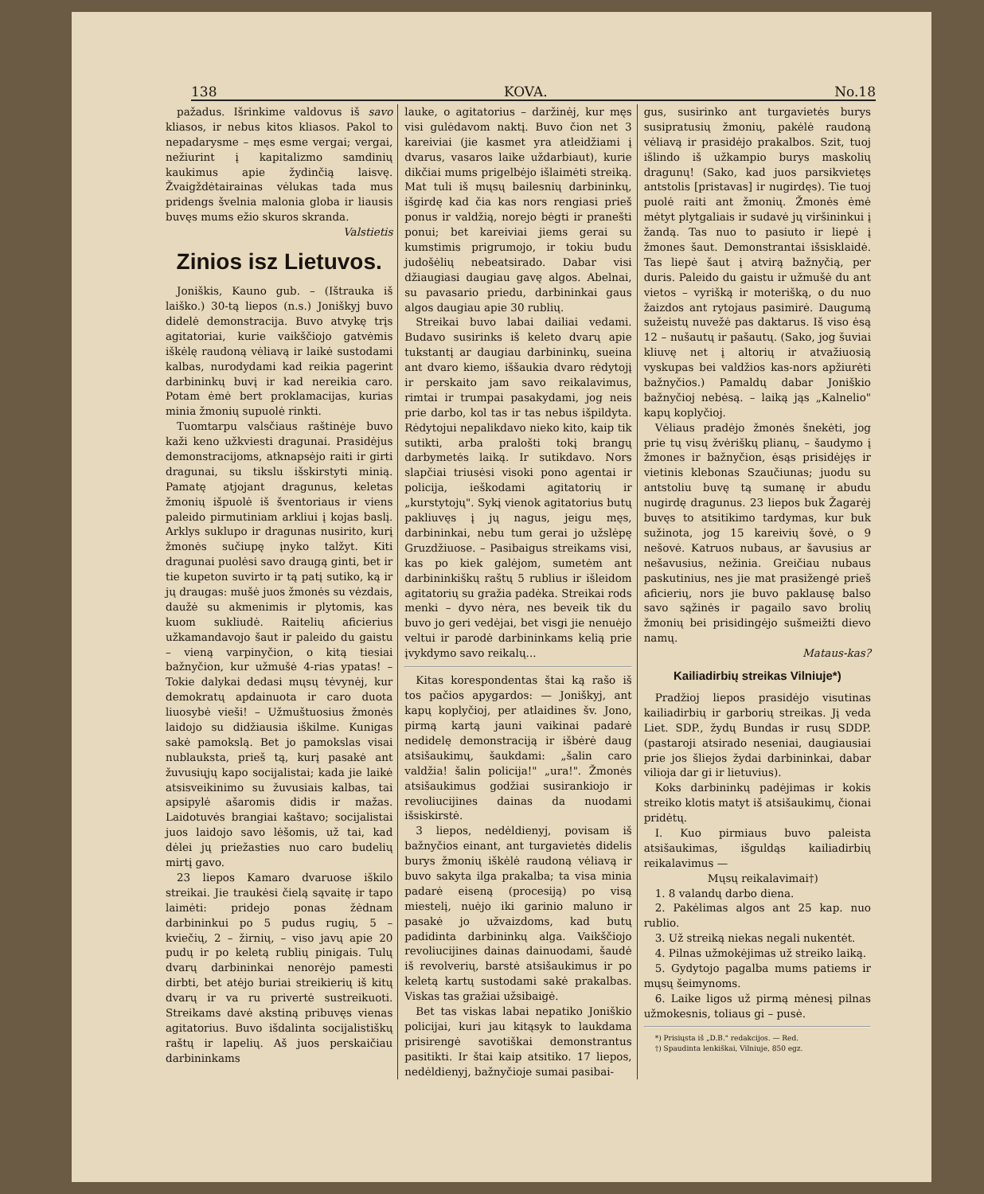138 KOVA. No.18
pažadus. Išrinkime valdovus iš savo kliasos, ir nebus kitos kliasos. Pakol to nepadarysme – męs esme vergai; vergai, nežiurint į kapitalizmo samdinių kaukimus apie žydinčią laisvę. Žvaigždėtairainas vėlukas tada mus pridengs švelnia malonia globa ir liausis buvęs mums ežio skuros skranda.
Valstietis
Zinios isz Lietuvos.
Joniškis, Kauno gub. – (Ištrauka iš laiško.) 30-tą liepos (n.s.) Joniškyj buvo didelė demonstracija. Buvo atvykę trįs agitatoriai, kurie vaikščiojo gatvėmis iškėlę raudoną vėliavą ir laikė sustodami kalbas, nurodydami kad reikia pagerint darbininkų buvį ir kad nereikia caro. Potam ėmė bert proklamacijas, kurias minia žmonių supuolė rinkti.
Tuomtarpu valsčiaus raštinėje buvo kaži keno užkviesti dragunai. Prasidėjus demonstracijoms, atknapsėjo raiti ir girti dragunai, su tikslu išskirstyti minią. Pamatę atjojant dragunus, keletas žmonių išpuolė iš šventoriaus ir viens paleido pirmutiniam arkliui į kojas baslį. Arklys suklupo ir dragunas nusirito, kurį žmonės sučiupę įnyko talžyt. Kiti dragunai puolėsi savo draugą ginti, bet ir tie kupeton suvirto ir tą patį sutiko, ką ir jų draugas: mušė juos žmonės su vėzdais, daužė su akmenimis ir plytomis, kas kuom sukliudė. Raitelių aficierius užkamandavojo šaut ir paleido du gaistu – vieną varpinyčion, o kitą tiesiai bažnyčion, kur užmušė 4-rias ypatas! – Tokie dalykai dedasi mųsų tėvynėj, kur demokratų apdainuota ir caro duota liuosybė vieši! – Užmuštuosius žmonės laidojo su didžiausia iškilme. Kunigas sakė pamokslą. Bet jo pamokslas visai nublauksta, prieš tą, kurį pasakė ant žuvusiųjų kapo socijalistai; kada jie laikė atsisveikinimo su žuvusiais kalbas, tai apsipylė ašaromis didis ir mažas. Laidotuvės brangiai kaštavo; socijalistai juos laidojo savo lėšomis, už tai, kad dėlei jų priežasties nuo caro budelių mirtį gavo.
23 liepos Kamaro dvaruose iškilo streikai. Jie traukėsi čielą sąvaitę ir tapo laimėti: pridejo ponas žėdnam darbininkui po 5 pudus rugių, 5 – kviečių, 2 – žirnių, – viso javų apie 20 pudų ir po keletą rublių pinigais. Tulų dvarų darbininkai nenorėjo pamesti dirbti, bet atėjo buriai streikierių iš kitų dvarų ir va ru privertė sustreikuoti. Streikams davė akstiną pribuvęs vienas agitatorius. Buvo išdalinta socijalistiškų raštų ir lapelių. Aš juos perskaičiau darbininkams
lauke, o agitatorius – daržinėj, kur męs visi gulėdavom naktį. Buvo čion net 3 kareiviai (jie kasmet yra atleidžiami į dvarus, vasaros laike uždarbiaut), kurie dikčiai mums prigelbėjo išlaimėti streiką. Mat tuli iš mųsų bailesnių darbininkų, išgirdę kad čia kas nors rengiasi prieš ponus ir valdžią, norejo bėgti ir pranešti ponui; bet kareiviai jiems gerai su kumstimis prigrumojo, ir tokiu budu judošėlių nebeatsirado. Dabar visi džiaugiasi daugiau gavę algos. Abelnai, su pavasario priedu, darbininkai gaus algos daugiau apie 30 rublių.
Streikai buvo labai dailiai vedami. Budavo susirinks iš keleto dvarų apie tukstantį ar daugiau darbininkų, sueina ant dvaro kiemo, iššaukia dvaro rėdytojį ir perskaito jam savo reikalavimus, rimtai ir trumpai pasakydami, jog neis prie darbo, kol tas ir tas nebus išpildyta. Rėdytojui nepalikdavo nieko kito, kaip tik sutikti, arba pralošti tokį brangų darbymetės laiką. Ir sutikdavo. Nors slapčiai triusėsi visoki pono agentai ir policija, ieškodami agitatorių ir „kurstytojų". Sykį vienok agitatorius butų pakliuvęs į jų nagus, jeigu męs, darbininkai, nebu tum gerai jo užslėpę Gruzdžiuose. – Pasibaigus streikams visi, kas po kiek galėjom, sumetėm ant darbininkiškų raštų 5 rublius ir išleidom agitatorių su gražia padėka. Streikai rods menki – dyvo nėra, nes beveik tik du buvo jo geri vedėjai, bet visgi jie nenuėjo veltui ir parodė darbininkams kelią prie įvykdymo savo reikalų...
Kitas korespondentas štai ką rašo iš tos pačios apygardos: — Joniškyj, ant kapų koplyčioj, per atlaidines šv. Jono, pirmą kartą jauni vaikinai padarė nedidelę demonstraciją ir išbėrė daug atsišaukimų, šaukdami: „šalin caro valdžia! šalin policija!" „ura!". Žmonės atsišaukimus godžiai susirankiojo ir revoliucijines dainas da nuodami išsiskirstė.
3 liepos, nedėldienyj, povisam iš bažnyčios einant, ant turgavietės didelis burys žmonių iškėlė raudoną vėliavą ir buvo sakyta ilga prakalba; ta visa minia padarė eiseną (procesiją) po visą miestelį, nuėjo iki garinio maluno ir pasakė jo užvaizdoms, kad butų padidinta darbininkų alga. Vaikščiojo revoliucijines dainas dainuodami, šaudė iš revolverių, barstė atsišaukimus ir po keletą kartų sustodami sakė prakalbas. Viskas tas gražiai užsibaigė.
Bet tas viskas labai nepatiko Joniškio policijai, kuri jau kitąsyk to laukdama prisirengė savotiškai demonstrantus pasitikti. Ir štai kaip atsitiko. 17 liepos, nedėldienyj, bažnyčioje sumai pasibai-
gus, susirinko ant turgavietės burys susipratusių žmonių, pakėlė raudoną vėliavą ir prasidėjo prakalbos. Szit, tuoj išlindo iš užkampio burys maskolių dragunų! (Sako, kad juos parsikvietęs antstolis [pristavas] ir nugirdęs). Tie tuoj puolė raiti ant žmonių. Žmonės ėmė mėtyt plytgaliais ir sudavė jų viršininkui į žandą. Tas nuo to pasiuto ir liepė į žmones šaut. Demonstrantai išsisklaidė. Tas liepė šaut į atvirą bažnyčią, per duris. Paleido du gaistu ir užmušė du ant vietos – vyrišką ir moterišką, o du nuo žaizdos ant rytojaus pasimirė. Daugumą sužeistų nuvežė pas daktarus. Iš viso ėsą 12 – nušautų ir pašautų. (Sako, jog šuviai kliuvę net į altorių ir atvažiuosią vyskupas bei valdžios kas-nors apžiurėti bažnyčios.) Pamaldų dabar Joniškio bažnyčioj nebėsą. – laiką jąs „Kalnelio" kapų koplyčioj.
Vėliaus pradėjo žmonės šnekėti, jog prie tų visų žvėriškų plianų, – šaudymo į žmones ir bažnyčion, ėsąs prisidėjęs ir vietinis klebonas Szaučiunas; juodu su antstoliu buvę tą sumanę ir abudu nugirdę dragunus. 23 liepos buk Žagarėj buvęs to atsitikimo tardymas, kur buk sužinota, jog 15 kareivių šovė, o 9 nešovė. Katruos nubaus, ar šavusius ar nešavusius, nežinia. Greičiau nubaus paskutinius, nes jie mat prasižengė prieš aficierių, nors jie buvo paklausę balso savo sąžinės ir pagailo savo brolių žmonių bei prisidingėjo sušmeižti dievo namų.
Mataus-kas?
Kailiadirbių streikas Vilniuje*)
Pradžioj liepos prasidėjo visutinas kailiadirbių ir garborių streikas. Jį veda Liet. SDP., žydų Bundas ir rusų SDDP. (pastaroji atsirado neseniai, daugiausiai prie jos šliejos žydai darbininkai, dabar vilioja dar gi ir lietuvius).
Koks darbininkų padėjimas ir kokis streiko klotis matyt iš atsišaukimų, čionai pridėtų.
I. Kuo pirmiaus buvo paleista atsišaukimas, išguldąs kailiadirbių reikalavimus —
Mųsų reikalavimai†)
1. 8 valandų darbo diena.
2. Pakėlimas algos ant 25 kap. nuo rublio.
3. Už streiką niekas negali nukentėt.
4. Pilnas užmokėjimas už streiko laiką.
5. Gydytojo pagalba mums patiems ir mųsų šeimynoms.
6. Laike ligos už pirmą mėnesį pilnas užmokesnis, toliaus gi – pusė.
*) Prisiųsta iš „D.B." redakcijos. — Red.
†) Spaudinta lenkiškai, Vilniuje, 850 egz.